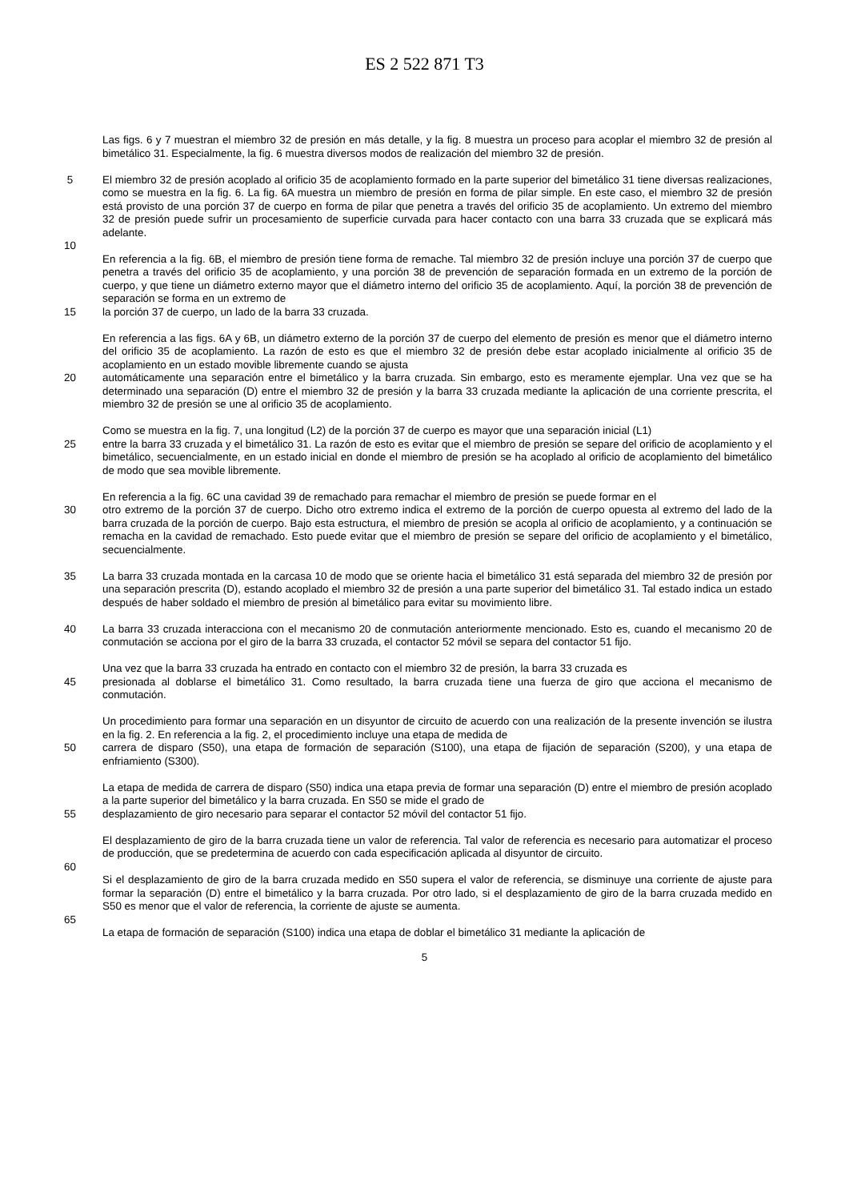ES 2 522 871 T3
Las figs. 6 y 7 muestran el miembro 32 de presión en más detalle, y la fig. 8 muestra un proceso para acoplar el miembro 32 de presión al bimetálico 31. Especialmente, la fig. 6 muestra diversos modos de realización del miembro 32 de presión.
5 El miembro 32 de presión acoplado al orificio 35 de acoplamiento formado en la parte superior del bimetálico 31 tiene diversas realizaciones, como se muestra en la fig. 6. La fig. 6A muestra un miembro de presión en forma de pilar simple. En este caso, el miembro 32 de presión está provisto de una porción 37 de cuerpo en forma de pilar que penetra a través del orificio 35 de acoplamiento. Un extremo del miembro 32 de presión puede sufrir un procesamiento de superficie curvada para hacer contacto con una barra 33 cruzada que se explicará más adelante.
10
En referencia a la fig. 6B, el miembro de presión tiene forma de remache. Tal miembro 32 de presión incluye una porción 37 de cuerpo que penetra a través del orificio 35 de acoplamiento, y una porción 38 de prevención de separación formada en un extremo de la porción de cuerpo, y que tiene un diámetro externo mayor que el diámetro interno del orificio 35 de acoplamiento. Aquí, la porción 38 de prevención de separación se forma en un extremo de
15 la porción 37 de cuerpo, un lado de la barra 33 cruzada.
En referencia a las figs. 6A y 6B, un diámetro externo de la porción 37 de cuerpo del elemento de presión es menor que el diámetro interno del orificio 35 de acoplamiento. La razón de esto es que el miembro 32 de presión debe estar acoplado inicialmente al orificio 35 de acoplamiento en un estado movible libremente cuando se ajusta
20 automáticamente una separación entre el bimetálico y la barra cruzada. Sin embargo, esto es meramente ejemplar. Una vez que se ha determinado una separación (D) entre el miembro 32 de presión y la barra 33 cruzada mediante la aplicación de una corriente prescrita, el miembro 32 de presión se une al orificio 35 de acoplamiento.
Como se muestra en la fig. 7, una longitud (L2) de la porción 37 de cuerpo es mayor que una separación inicial (L1)
25 entre la barra 33 cruzada y el bimetálico 31. La razón de esto es evitar que el miembro de presión se separe del orificio de acoplamiento y el bimetálico, secuencialmente, en un estado inicial en donde el miembro de presión se ha acoplado al orificio de acoplamiento del bimetálico de modo que sea movible libremente.
En referencia a la fig. 6C una cavidad 39 de remachado para remachar el miembro de presión se puede formar en el
30 otro extremo de la porción 37 de cuerpo. Dicho otro extremo indica el extremo de la porción de cuerpo opuesta al extremo del lado de la barra cruzada de la porción de cuerpo. Bajo esta estructura, el miembro de presión se acopla al orificio de acoplamiento, y a continuación se remacha en la cavidad de remachado. Esto puede evitar que el miembro de presión se separe del orificio de acoplamiento y el bimetálico, secuencialmente.
35 La barra 33 cruzada montada en la carcasa 10 de modo que se oriente hacia el bimetálico 31 está separada del miembro 32 de presión por una separación prescrita (D), estando acoplado el miembro 32 de presión a una parte superior del bimetálico 31. Tal estado indica un estado después de haber soldado el miembro de presión al bimetálico para evitar su movimiento libre.
40 La barra 33 cruzada interacciona con el mecanismo 20 de conmutación anteriormente mencionado. Esto es, cuando el mecanismo 20 de conmutación se acciona por el giro de la barra 33 cruzada, el contactor 52 móvil se separa del contactor 51 fijo.
Una vez que la barra 33 cruzada ha entrado en contacto con el miembro 32 de presión, la barra 33 cruzada es
45 presionada al doblarse el bimetálico 31. Como resultado, la barra cruzada tiene una fuerza de giro que acciona el mecanismo de conmutación.
Un procedimiento para formar una separación en un disyuntor de circuito de acuerdo con una realización de la presente invención se ilustra en la fig. 2. En referencia a la fig. 2, el procedimiento incluye una etapa de medida de
50 carrera de disparo (S50), una etapa de formación de separación (S100), una etapa de fijación de separación (S200), y una etapa de enfriamiento (S300).
La etapa de medida de carrera de disparo (S50) indica una etapa previa de formar una separación (D) entre el miembro de presión acoplado a la parte superior del bimetálico y la barra cruzada. En S50 se mide el grado de
55 desplazamiento de giro necesario para separar el contactor 52 móvil del contactor 51 fijo.
El desplazamiento de giro de la barra cruzada tiene un valor de referencia. Tal valor de referencia es necesario para automatizar el proceso de producción, que se predetermina de acuerdo con cada especificación aplicada al disyuntor de circuito.
60
Si el desplazamiento de giro de la barra cruzada medido en S50 supera el valor de referencia, se disminuye una corriente de ajuste para formar la separación (D) entre el bimetálico y la barra cruzada. Por otro lado, si el desplazamiento de giro de la barra cruzada medido en S50 es menor que el valor de referencia, la corriente de ajuste se aumenta.
65
La etapa de formación de separación (S100) indica una etapa de doblar el bimetálico 31 mediante la aplicación de
5